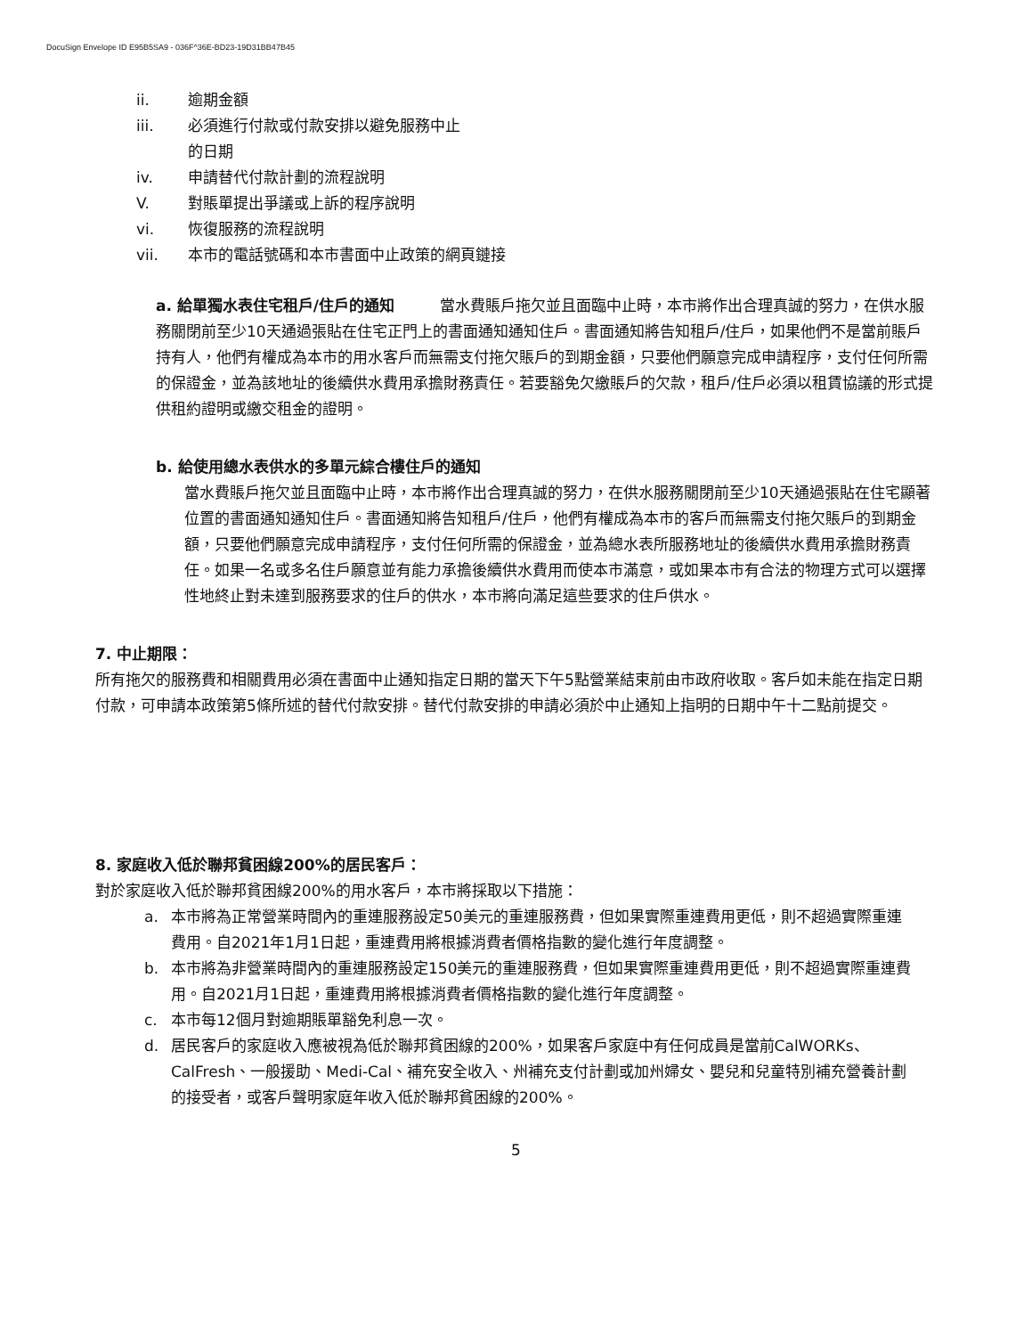DocuSign Envelope ID E95B5SA9 - 036F^36E-BD23-19D31BB47B45
ii. 逾期金額
iii. 必須進行付款或付款安排以避免服務中止
的日期
iv. 申請替代付款計劃的流程說明
V. 對賬單提出爭議或上訴的程序說明
vi. 恢復服務的流程說明
vii. 本市的電話號碼和本市書面中止政策的網頁鏈接
a. 給單獨水表住宅租戶/住戶的通知　　　當水費賬戶拖欠並且面臨中止時，本市將作出合理真誠的努力，在供水服務關閉前至少10天通過張貼在住宅正門上的書面通知通知住戶。書面通知將告知租戶/住戶，如果他們不是當前賬戶持有人，他們有權成為本市的用水客戶而無需支付拖欠賬戶的到期金額，只要他們願意完成申請程序，支付任何所需的保證金，並為該地址的後續供水費用承擔財務責任。若要豁免欠繳賬戶的欠款，租戶/住戶必須以租賃協議的形式提供租約證明或繳交租金的證明。
b. 給使用總水表供水的多單元綜合樓住戶的通知
當水費賬戶拖欠並且面臨中止時，本市將作出合理真誠的努力，在供水服務關閉前至少10天通過張貼在住宅顯著位置的書面通知通知住戶。書面通知將告知租戶/住戶，他們有權成為本市的客戶而無需支付拖欠賬戶的到期金額，只要他們願意完成申請程序，支付任何所需的保證金，並為總水表所服務地址的後續供水費用承擔財務責任。如果一名或多名住戶願意並有能力承擔後續供水費用而使本市滿意，或如果本市有合法的物理方式可以選擇性地終止對未達到服務要求的住戶的供水，本市將向滿足這些要求的住戶供水。
7. 中止期限：
所有拖欠的服務費和相關費用必須在書面中止通知指定日期的當天下午5點營業結束前由市政府收取。客戶如未能在指定日期付款，可申請本政策第5條所述的替代付款安排。替代付款安排的申請必須於中止通知上指明的日期中午十二點前提交。
8. 家庭收入低於聯邦貧困線200%的居民客戶：
對於家庭收入低於聯邦貧困線200%的用水客戶，本市將採取以下措施：
a. 本市將為正常營業時間內的重連服務設定50美元的重連服務費，但如果實際重連費用更低，則不超過實際重連費用。自2021年1月1日起，重連費用將根據消費者價格指數的變化進行年度調整。
b. 本市將為非營業時間內的重連服務設定150美元的重連服務費，但如果實際重連費用更低，則不超過實際重連費用。自2021月1日起，重連費用將根據消費者價格指數的變化進行年度調整。
c. 本市每12個月對逾期賬單豁免利息一次。
d. 居民客戶的家庭收入應被視為低於聯邦貧困線的200%，如果客戶家庭中有任何成員是當前CalWORKs、CalFresh、一般援助、Medi-Cal、補充安全收入、州補充支付計劃或加州婦女、嬰兒和兒童特別補充營養計劃的接受者，或客戶聲明家庭年收入低於聯邦貧困線的200%。
5